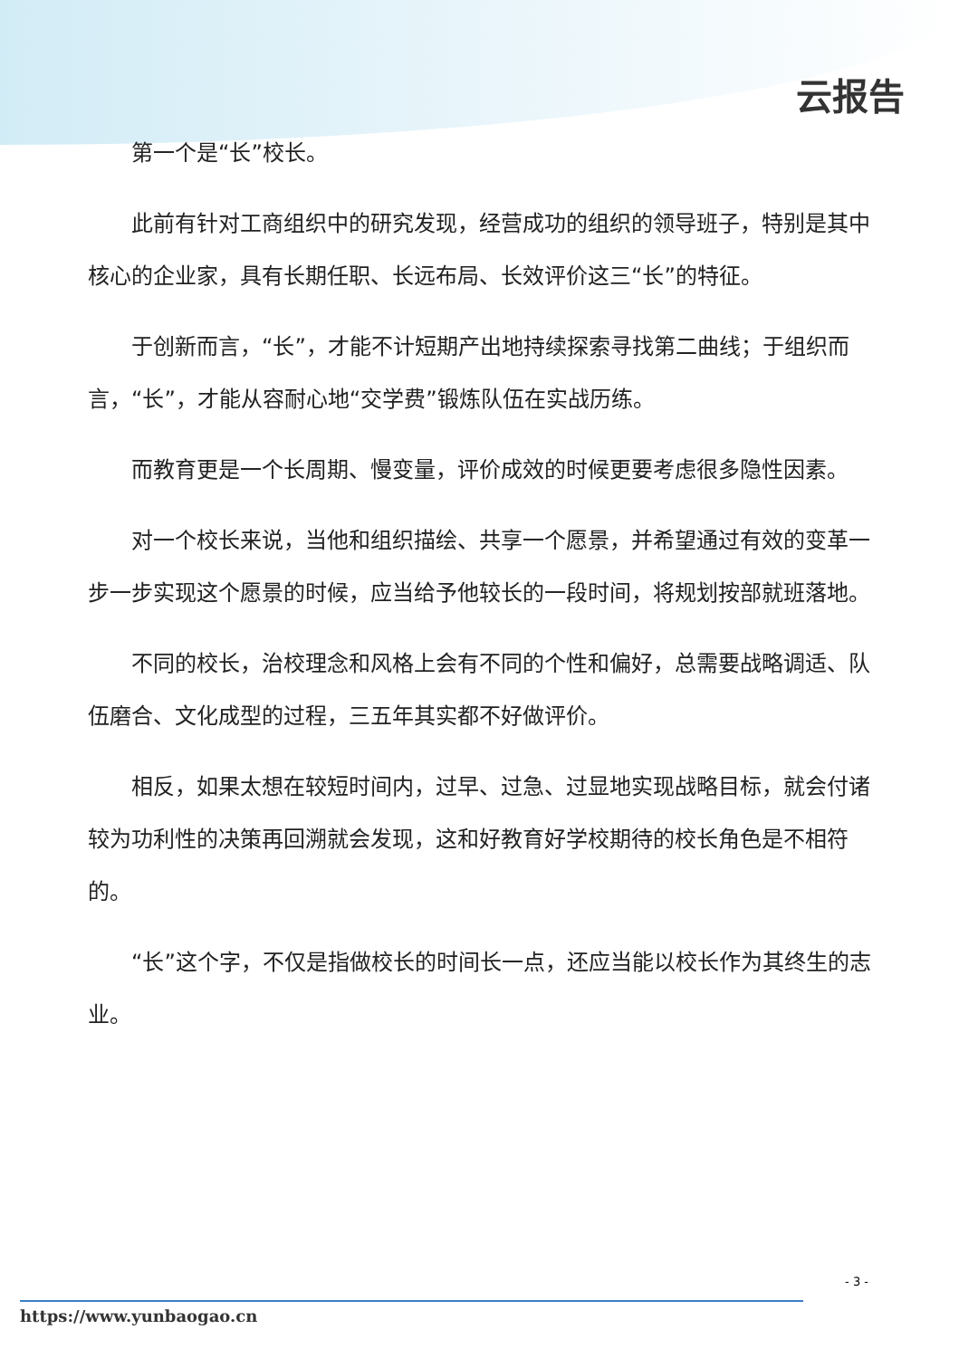云报告
第一个是“长”校长。
此前有针对工商组织中的研究发现，经营成功的组织的领导班子，特别是其中核心的企业家，具有长期任职、长远布局、长效评价这三“长”的特征。
于创新而言，“长”，才能不计短期产出地持续探索寻找第二曲线；于组织而言，“长”，才能从容耐心地“交学费”锻炼队伍在实战历练。
而教育更是一个长周期、慢变量，评价成效的时候更要考虑很多隐性因素。
对一个校长来说，当他和组织描绘、共享一个愿景，并希望通过有效的变革一步一步实现这个愿景的时候，应当给予他较长的一段时间，将规划按部就班落地。
不同的校长，治校理念和风格上会有不同的个性和偏好，总需要战略调适、队伍磨合、文化成型的过程，三五年其实都不好做评价。
相反，如果太想在较短时间内，过早、过急、过显地实现战略目标，就会付诸较为功利性的决策再回溯就会发现，这和好教育好学校期待的校长角色是不相符的。
“长”这个字，不仅是指做校长的时间长一点，还应当能以校长作为其终生的志业。
- 3 -
https://www.yunbaogao.cn